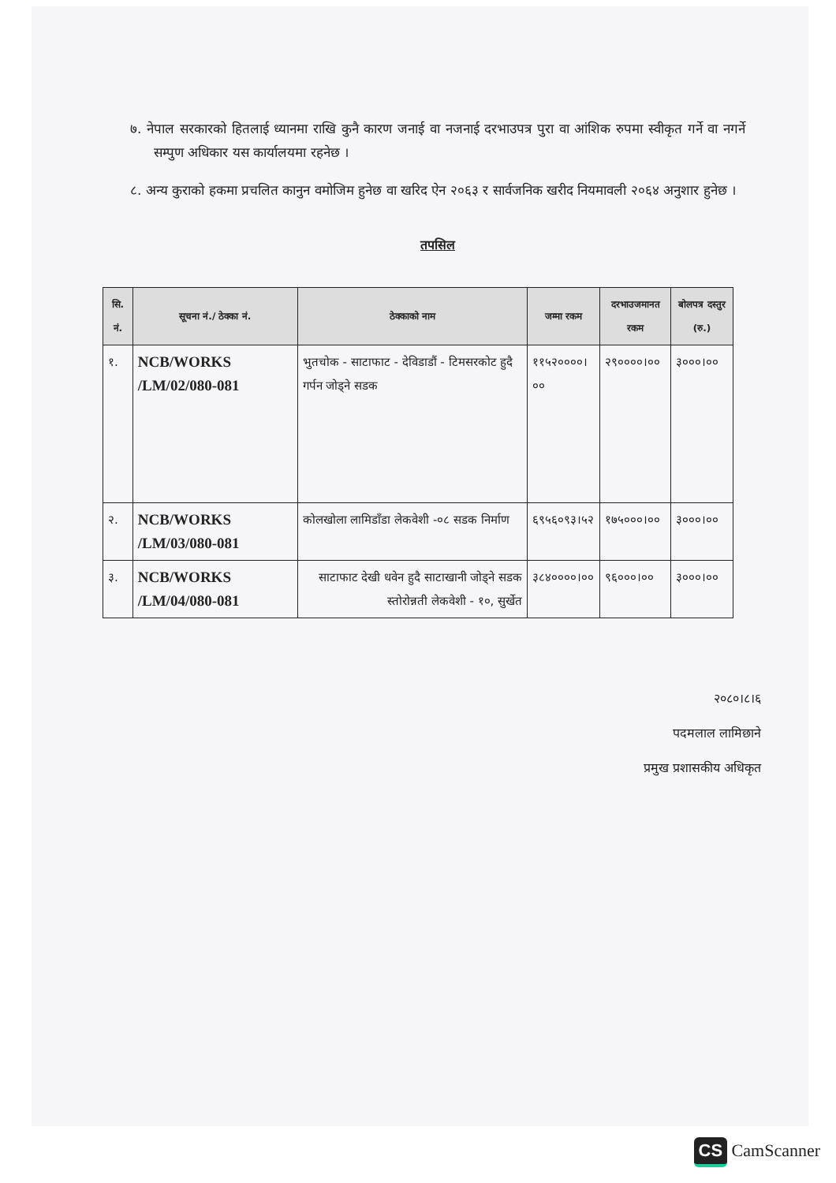७. नेपाल सरकारको हितलाई ध्यानमा राखि कुनै कारण जनाई वा नजनाई दरभाउपत्र पुरा वा आंशिक रुपमा स्वीकृत गर्ने वा नगर्ने सम्पुण अधिकार यस कार्यालयमा रहनेछ ।
८. अन्य कुराको हकमा प्रचलित कानुन वमोजिम हुनेछ वा खरिद ऐन २०६३ र सार्वजनिक खरीद नियमावली २०६४ अनुशार हुनेछ ।
तपसिल
| सि. नं. | सूचना नं./ ठेक्का नं. | ठेक्काको नाम | जम्मा रकम | दरभाउजमानत रकम | बोलपत्र दस्तुर (रु.) |
| --- | --- | --- | --- | --- | --- |
| १. | NCB/WORKS /LM/02/080-081 | भुतचोक - साटाफाट - देविडाडौं - टिमसरकोट हुदै गर्पन जोड्ने सडक | ११५२००००।०० | २९००००।०० | ३०००।०० |
| २. | NCB/WORKS /LM/03/080-081 | कोलखोला लामिडाँडा लेकवेशी -०८ सडक निर्माण | ६९५६०९३।५२ | १७५०००।०० | ३०००।०० |
| ३. | NCB/WORKS /LM/04/080-081 | साटाफाट देखी धवेन हुदै साटाखानी जोड्ने सडक स्तोरोन्नती लेकवेशी - १०, सुर्खेत | ३८४००००।०० | ९६०००।०० | ३०००।०० |
२०८०।८।६
पदमलाल लामिछाने
प्रमुख प्रशासकीय अधिकृत
CS CamScanner